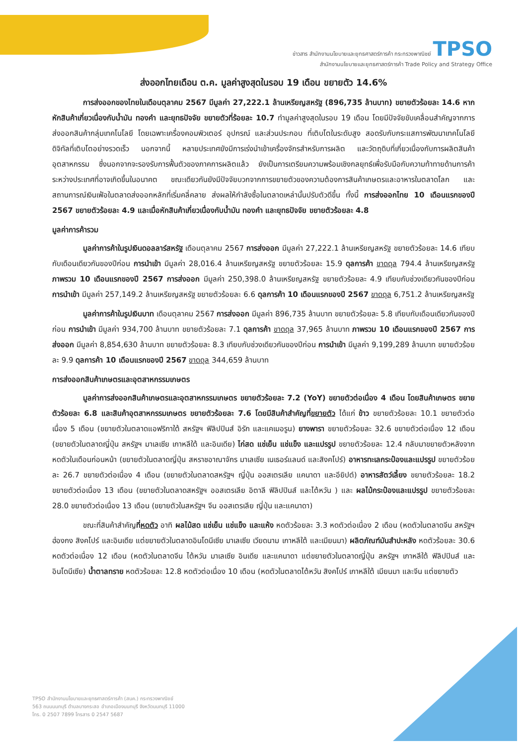ข่าวสาร สำนักงานนโยบายและยุทธศาสตร์การค้า กระทรวงพาณิชย์ TPSO
สำนักงานนโยบายและยุทธศาสตร์การค้า Trade Policy and Strategy Office
ส่งออกไทยเดือน ต.ค. มูลค่าสูงสุดในรอบ 19 เดือน ขยายตัว 14.6%
การส่งออกของไทยในเดือนตุลาคม 2567 มีมูลค่า 27,222.1 ล้านเหรียญสหรัฐ (896,735 ล้านบาท) ขยายตัวร้อยละ 14.6 หากหักสินค้าเกี่ยวเนื่องกับน้ำมัน ทองคำ และยุทธปัจจัย ขยายตัวที่ร้อยละ 10.7 ทำมูลค่าสูงสุดในรอบ 19 เดือน โดยมีปัจจัยขับเคลื่อนสำคัญจากการส่งออกสินค้ากลุ่มเทคโนโลยี โดยเฉพาะเครื่องคอมพิวเตอร์ อุปกรณ์ และส่วนประกอบ ที่เติบโตในระดับสูง สอดรับกับกระแสการพัฒนาเทคโนโลยีดิจิทัลที่เติบโตอย่างรวดเร็ว นอกจากนี้ หลายประเทศยังมีการเร่งนำเข้าเครื่องจักรสำหรับการผลิต และวัตถุดิบที่เกี่ยวเนื่องกับการผลิตสินค้าอุตสาหกรรม ซึ่งนอกจากจะรองรับการฟื้นตัวของภาคการผลิตแล้ว ยังเป็นการเตรียมความพร้อมเชิงกลยุทธ์เพื่อรับมือกับความท้าทายด้านการค้าระหว่างประเทศที่อาจเกิดขึ้นในอนาคต ขณะเดียวกันยังมีปัจจัยบวกจากการขยายตัวของความต้องการสินค้าเกษตรและอาหารในตลาดโลก และสถานการณ์เงินเฟ้อในตลาดส่งออกหลักที่เริ่มคลี่คลาย ส่งผลให้กำลังซื้อในตลาดเหล่านั้นปรับตัวดีขึ้น ทั้งนี้ การส่งออกไทย 10 เดือนแรกของปี 2567 ขยายตัวร้อยละ 4.9 และเมื่อหักสินค้าเกี่ยวเนื่องกับน้ำมัน ทองคำ และยุทธปัจจัย ขยายตัวร้อยละ 4.8
มูลค่าการค้ารวม
มูลค่าการค้าในรูปเงินดอลลาร์สหรัฐ เดือนตุลาคม 2567 การส่งออก มีมูลค่า 27,222.1 ล้านเหรียญสหรัฐ ขยายตัวร้อยละ 14.6 เทียบกับเดือนเดียวกันของปีก่อน การนำเข้า มีมูลค่า 28,016.4 ล้านเหรียญสหรัฐ ขยายตัวร้อยละ 15.9 ดุลการค้า ขาดดุล 794.4 ล้านเหรียญสหรัฐ ภาพรวม 10 เดือนแรกของปี 2567 การส่งออก มีมูลค่า 250,398.0 ล้านเหรียญสหรัฐ ขยายตัวร้อยละ 4.9 เทียบกับช่วงเดียวกันของปีก่อน การนำเข้า มีมูลค่า 257,149.2 ล้านเหรียญสหรัฐ ขยายตัวร้อยละ 6.6 ดุลการค้า 10 เดือนแรกของปี 2567 ขาดดุล 6,751.2 ล้านเหรียญสหรัฐ
มูลค่าการค้าในรูปเงินบาท เดือนตุลาคม 2567 การส่งออก มีมูลค่า 896,735 ล้านบาท ขยายตัวร้อยละ 5.8 เทียบกับเดือนเดียวกันของปีก่อน การนำเข้า มีมูลค่า 934,700 ล้านบาท ขยายตัวร้อยละ 7.1 ดุลการค้า ขาดดุล 37,965 ล้านบาท ภาพรวม 10 เดือนแรกของปี 2567 การส่งออก มีมูลค่า 8,854,630 ล้านบาท ขยายตัวร้อยละ 8.3 เทียบกับช่วงเดียวกันของปีก่อน การนำเข้า มีมูลค่า 9,199,289 ล้านบาท ขยายตัวร้อยละ 9.9 ดุลการค้า 10 เดือนแรกของปี 2567 ขาดดุล 344,659 ล้านบาท
การส่งออกสินค้าเกษตรและอุตสาหกรรมเกษตร
มูลค่าการส่งออกสินค้าเกษตรและอุตสาหกรรมเกษตร ขยายตัวร้อยละ 7.2 (YoY) ขยายตัวต่อเนื่อง 4 เดือน โดยสินค้าเกษตร ขยายตัวร้อยละ 6.8 และสินค้าอุตสาหกรรมเกษตร ขยายตัวร้อยละ 7.6 โดยมีสินค้าสำคัญที่ขยายตัว ได้แก่ ข้าว ขยายตัวร้อยละ 10.1 ขยายตัวต่อเนื่อง 5 เดือน (ขยายตัวในตลาดแอฟริกาใต้ สหรัฐฯ ฟิลิปปินส์ อิรัก และแคเมอรูน) ยางพารา ขยายตัวร้อยละ 32.6 ขยายตัวต่อเนื่อง 12 เดือน (ขยายตัวในตลาดญี่ปุ่น สหรัฐฯ มาเลเซีย เกาหลีใต้ และอินเดีย) ไก่สด แช่เย็น แช่แข็ง และแปรรูป ขยายตัวร้อยละ 12.4 กลับมาขยายตัวหลังจากหดตัวในเดือนก่อนหน้า (ขยายตัวในตลาดญี่ปุ่น สหราชอาณาจักร มาเลเซีย เนเธอร์แลนด์ และสิงคโปร์) อาหารทะเลกระป๋องและแปรรูป ขยายตัวร้อยละ 26.7 ขยายตัวต่อเนื่อง 4 เดือน (ขยายตัวในตลาดสหรัฐฯ ญี่ปุ่น ออสเตรเลีย แคนาดา และอียิปต์) อาหารสัตว์เลี้ยง ขยายตัวร้อยละ 18.2 ขยายตัวต่อเนื่อง 13 เดือน (ขยายตัวในตลาดสหรัฐฯ ออสเตรเลีย อิตาลี ฟิลิปปินส์ และไต้หวัน ) และ ผลไม้กระป๋องและแปรรูป ขยายตัวร้อยละ 28.0 ขยายตัวต่อเนื่อง 13 เดือน (ขยายตัวในสหรัฐฯ จีน ออสเตรเลีย ญี่ปุ่น และแคนาดา)
ขณะที่สินค้าสำคัญที่หดตัว อาทิ ผลไม้สด แช่เย็น แช่แข็ง และแห้ง หดตัวร้อยละ 3.3 หดตัวต่อเนื่อง 2 เดือน (หดตัวในตลาดจีน สหรัฐฯ ฮ่องกง สิงคโปร์ และอินเดีย แต่ขยายตัวในตลาดอินโดนีเซีย มาเลเซีย เวียดนาม เกาหลีใต้ และเมียนมา) ผลิตภัณฑ์มันสำปะหลัง หดตัวร้อยละ 30.6 หดตัวต่อเนื่อง 12 เดือน (หดตัวในตลาดจีน ไต้หวัน มาเลเซีย อินเดีย และแคนาดา แต่ขยายตัวในตลาดญี่ปุ่น สหรัฐฯ เกาหลีใต้ ฟิลิปปินส์ และอินโดนีเซีย) น้ำตาลทราย หดตัวร้อยละ 12.8 หดตัวต่อเนื่อง 10 เดือน (หดตัวในตลาดไต้หวัน สิงคโปร์ เกาหลีใต้ เมียนมา และจีน แต่ขยายตัว
TPSO สำนักงานนโยบายและยุทธศาสตร์การค้า (สนค.) กระทรวงพาณิชย์
563 ถนนนนทบุรี ตำบลบางกระสอ อำเภอเมืองนนทบุรี จังหวัดนนทบุรี 11000
โทร. 0 2507 7899 โทรสาร 0 2547 5687